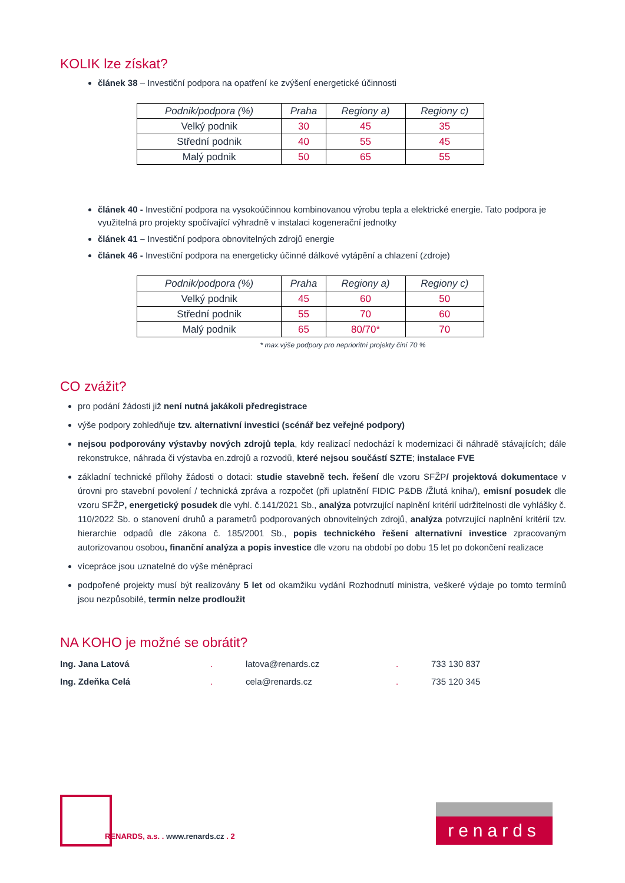KOLIK lze získat?
článek 38 – Investiční podpora na opatření ke zvýšení energetické účinnosti
| Podnik/podpora (%) | Praha | Regiony a) | Regiony c) |
| --- | --- | --- | --- |
| Velký podnik | 30 | 45 | 35 |
| Střední podnik | 40 | 55 | 45 |
| Malý podnik | 50 | 65 | 55 |
článek 40 - Investiční podpora na vysokoúčinnou kombinovanou výrobu tepla a elektrické energie. Tato podpora je využitelná pro projekty spočívající výhradně v instalaci kogenerační jednotky
článek 41 – Investiční podpora obnovitelných zdrojů energie
článek 46 - Investiční podpora na energeticky účinné dálkové vytápění a chlazení (zdroje)
| Podnik/podpora (%) | Praha | Regiony a) | Regiony c) |
| --- | --- | --- | --- |
| Velký podnik | 45 | 60 | 50 |
| Střední podnik | 55 | 70 | 60 |
| Malý podnik | 65 | 80/70* | 70 |
* max.výše podpory pro neprioritní projekty činí 70 %
CO zvážit?
pro podání žádosti již není nutná jakákoli předregistrace
výše podpory zohledňuje tzv. alternativní investici (scénář bez veřejné podpory)
nejsou podporovány výstavby nových zdrojů tepla, kdy realizací nedochází k modernizaci či náhradě stávajících; dále rekonstrukce, náhrada či výstavba en.zdrojů a rozvodů, které nejsou součástí SZTE; instalace FVE
základní technické přílohy žádosti o dotaci: studie stavebně tech. řešení dle vzoru SFŽP/ projektová dokumentace v úrovni pro stavební povolení / technická zpráva a rozpočet (při uplatnění FIDIC P&DB /Žlutá kniha/), emisní posudek dle vzoru SFŽP, energetický posudek dle vyhl. č.141/2021 Sb., analýza potvrzující naplnění kritérií udržitelnosti dle vyhlášky č. 110/2022 Sb. o stanovení druhů a parametrů podporovaných obnovitelných zdrojů, analýza potvrzující naplnění kritérií tzv. hierarchie odpadů dle zákona č. 185/2001 Sb., popis technického řešení alternativní investice zpracovaným autorizovanou osobou, finanční analýza a popis investice dle vzoru na období po dobu 15 let po dokončení realizace
vícepráce jsou uznatelné do výše méněprací
podpořené projekty musí být realizovány 5 let od okamžiku vydání Rozhodnutí ministra, veškeré výdaje po tomto termínů jsou nezpůsobilé, termín nelze prodloužit
NA KOHO je možné se obrátit?
Ing. Jana Latová. latova@renards.cz. 733 130 837 Ing. Zdeňka Celá. cela@renards.cz. 735 120 345
RENARDS, a.s. . www.renards.cz . 2
renards